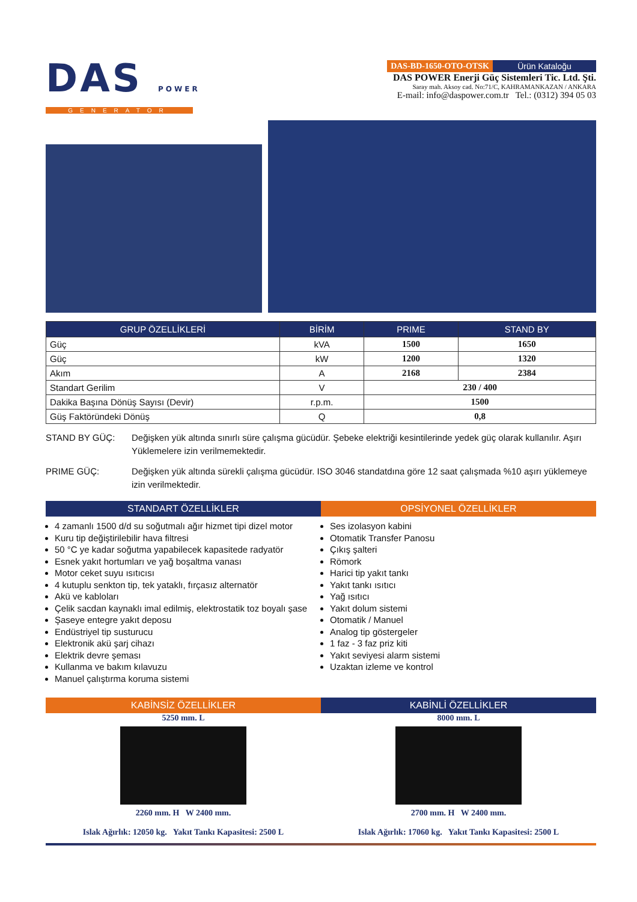DAS POWER
GENERATOR
DAS-BD-1650-OTO-OTSK Ürün Kataloğu
DAS POWER Enerji Güç Sistemleri Tic. Ltd. Şti.
Saray mah. Aksoy cad. No:71/C, KAHRAMANKAZAN / ANKARA
E-mail: info@daspower.com.tr Tel.: (0312) 394 05 03
| GRUP ÖZELLİKLERİ | BİRİM | PRIME | STAND BY |
| --- | --- | --- | --- |
| Güç | kVA | 1500 | 1650 |
| Güç | kW | 1200 | 1320 |
| Akım | A | 2168 | 2384 |
| Standart Gerilim | V | 230 / 400 | |
| Dakika Başına Dönüş Sayısı (Devir) | r.p.m. | 1500 | |
| Güş Faktöründeki Dönüş | Q | 0,8 | |
STAND BY GÜÇ: Değişken yük altında sınırlı süre çalışma gücüdür. Şebeke elektriği kesintilerinde yedek güç olarak kullanılır. Aşırı Yüklemelere izin verilmemektedir.
PRIME GÜÇ: Değişken yük altında sürekli çalışma gücüdür. ISO 3046 standatdına göre 12 saat çalışmada %10 aşırı yüklemeye izin verilmektedir.
STANDART ÖZELLİKLER OPSİYONEL ÖZELLİKLER
4 zamanlı 1500 d/d su soğutmalı ağır hizmet tipi dizel motor
Kuru tip değiştirilebilir hava filtresi
50 °C ye kadar soğutma yapabilecek kapasitede radyatör
Esnek yakıt hortumları ve yağ boşaltma vanası
Motor ceket suyu ısıtıcısı
4 kutuplu senkton tip, tek yataklı, fırçasız alternatör
Akü ve kabloları
Çelik sacdan kaynaklı imal edilmiş, elektrostatik toz boyalı şase
Şaseye entegre yakıt deposu
Endüstriyel tip susturucu
Elektronik akü şarj cihazı
Elektrik devre şeması
Kullanma ve bakım kılavuzu
Manuel çalıştırma koruma sistemi
Ses izolasyon kabini
Otomatik Transfer Panosu
Çıkış şalteri
Römork
Harici tip yakıt tankı
Yakıt tankı ısıtıcı
Yağ ısıtıcı
Yakıt dolum sistemi
Otomatik / Manuel
Analog tip göstergeler
1 faz - 3 faz priz kiti
Yakıt seviyesi alarm sistemi
Uzaktan izleme ve kontrol
KABİNSİZ ÖZELLİKLER KABİNLİ ÖZELLİKLER
5250 mm. L
2260 mm. H W 2400 mm.
Islak Ağırlık: 12050 kg. Yakıt Tankı Kapasitesi: 2500 L
8000 mm. L
2700 mm. H W 2400 mm.
Islak Ağırlık: 17060 kg. Yakıt Tankı Kapasitesi: 2500 L